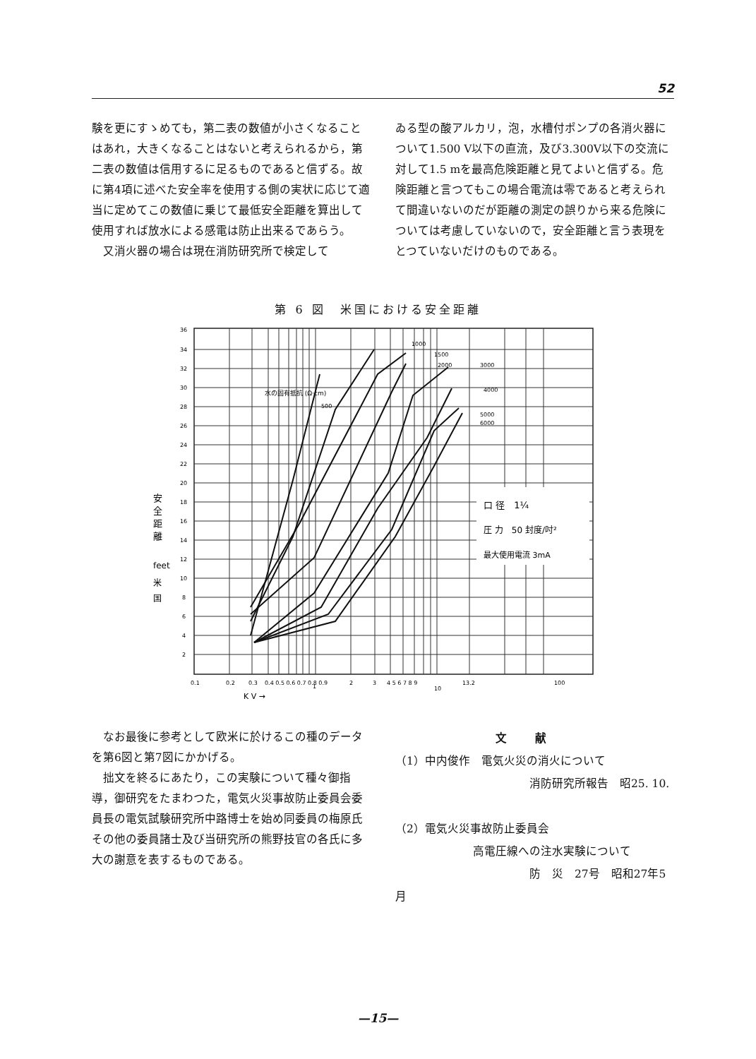52
験を更にすゝめても，第二表の数値が小さくなることはあれ，大きくなることはないと考えられるから，第二表の数値は信用するに足るものであると信ずる。故に第4項に述べた安全率を使用する側の実状に応じて適当に定めてこの数値に乗じて最低安全距離を算出して使用すれば放水による感電は防止出来るであらう。
　又消火器の場合は現在消防研究所で検定して
ゐる型の酸アルカリ，泡，水槽付ポンプの各消火器について1.500 V以下の直流，及び3.300V以下の交流に対して1.5 mを最高危険距離と見てよいと信ずる。危険距離と言つてもこの場合電流は零であると考えられて間違いないのだが距離の測定の誤りから来る危険については考慮していないので，安全距離と言う表現をとつていないだけのものである。
第 6 図　米国における安全距離
口 径　1¼
圧 力　50 封度/吋²
最大使用電流 3mA
水の固有抵抗 (Ω·cm)
500
1000
1500
2000
3000
4000
5000
6000
36
34
32
30
28
26
24
22
20
18
16
14
12
10
8
6
4
2
0.1
0.2
0.3
0.4 0.5 0.6 0.7 0.8 0.9
1
2
3
4 5 6 7 8 9
10
13.2
100
K V →
安
全
距
離
feet
米
国
　なお最後に参考として欧米に於けるこの種のデータを第6図と第7図にかかげる。
　拙文を終るにあたり，この実験について種々御指導，御研究をたまわつた，電気火災事故防止委員会委員長の電気試験研究所中路博士を始め同委員の梅原氏その他の委員諸士及び当研究所の熊野技官の各氏に多大の謝意を表するものである。
文献
（1）中内俊作　電気火災の消火について
消防研究所報告　昭25. 10.
（2）電気火災事故防止委員会
高電圧線への注水実験について
防　災　27号　昭和27年5月
—15—